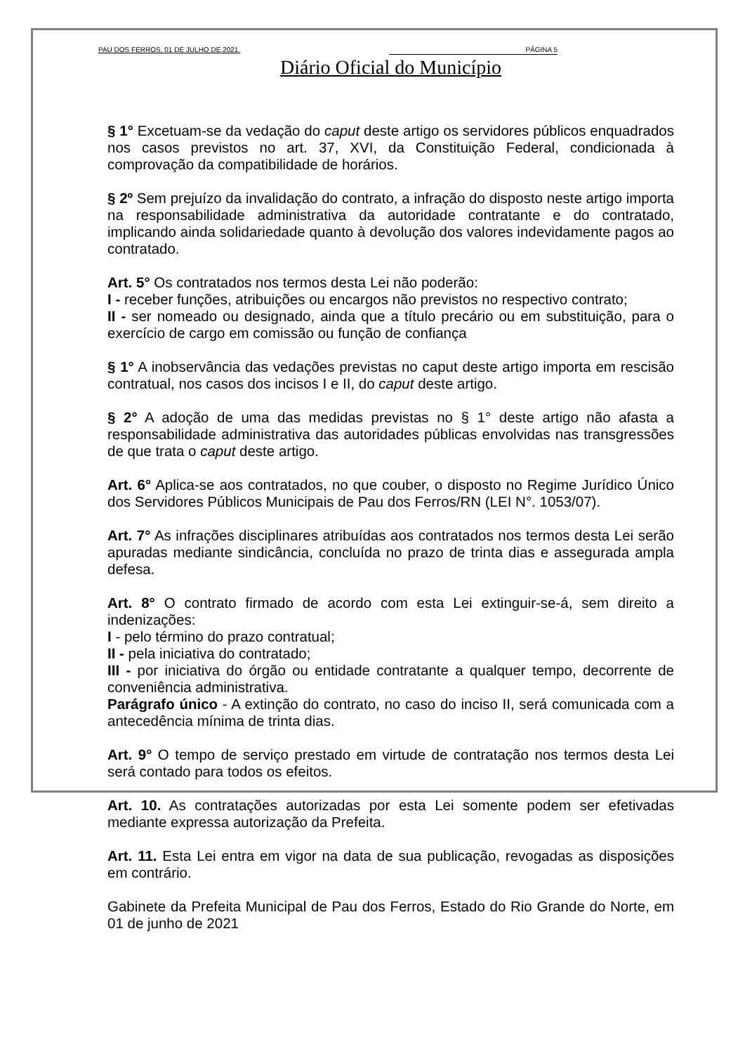PAU DOS FERROS, 01 DE JULHO DE 2021. PÁGINA 5
Diário Oficial do Município
§ 1° Excetuam-se da vedação do caput deste artigo os servidores públicos enquadrados nos casos previstos no art. 37, XVI, da Constituição Federal, condicionada à comprovação da compatibilidade de horários.
§ 2º Sem prejuízo da invalidação do contrato, a infração do disposto neste artigo importa na responsabilidade administrativa da autoridade contratante e do contratado, implicando ainda solidariedade quanto à devolução dos valores indevidamente pagos ao contratado.
Art. 5° Os contratados nos termos desta Lei não poderão:
I - receber funções, atribuições ou encargos não previstos no respectivo contrato;
II - ser nomeado ou designado, ainda que a título precário ou em substituição, para o exercício de cargo em comissão ou função de confiança
§ 1° A inobservância das vedações previstas no caput deste artigo importa em rescisão contratual, nos casos dos incisos I e II, do caput deste artigo.
§ 2° A adoção de uma das medidas previstas no § 1° deste artigo não afasta a responsabilidade administrativa das autoridades públicas envolvidas nas transgressões de que trata o caput deste artigo.
Art. 6° Aplica-se aos contratados, no que couber, o disposto no Regime Jurídico Único dos Servidores Públicos Municipais de Pau dos Ferros/RN (LEI N°. 1053/07).
Art. 7° As infrações disciplinares atribuídas aos contratados nos termos desta Lei serão apuradas mediante sindicância, concluída no prazo de trinta dias e assegurada ampla defesa.
Art. 8° O contrato firmado de acordo com esta Lei extinguir-se-á, sem direito a indenizações:
I - pelo término do prazo contratual;
II - pela iniciativa do contratado;
III - por iniciativa do órgão ou entidade contratante a qualquer tempo, decorrente de conveniência administrativa.
Parágrafo único - A extinção do contrato, no caso do inciso II, será comunicada com a antecedência mínima de trinta dias.
Art. 9° O tempo de serviço prestado em virtude de contratação nos termos desta Lei será contado para todos os efeitos.
Art. 10. As contratações autorizadas por esta Lei somente podem ser efetivadas mediante expressa autorização da Prefeita.
Art. 11. Esta Lei entra em vigor na data de sua publicação, revogadas as disposições em contrário.
Gabinete da Prefeita Municipal de Pau dos Ferros, Estado do Rio Grande do Norte, em 01 de junho de 2021